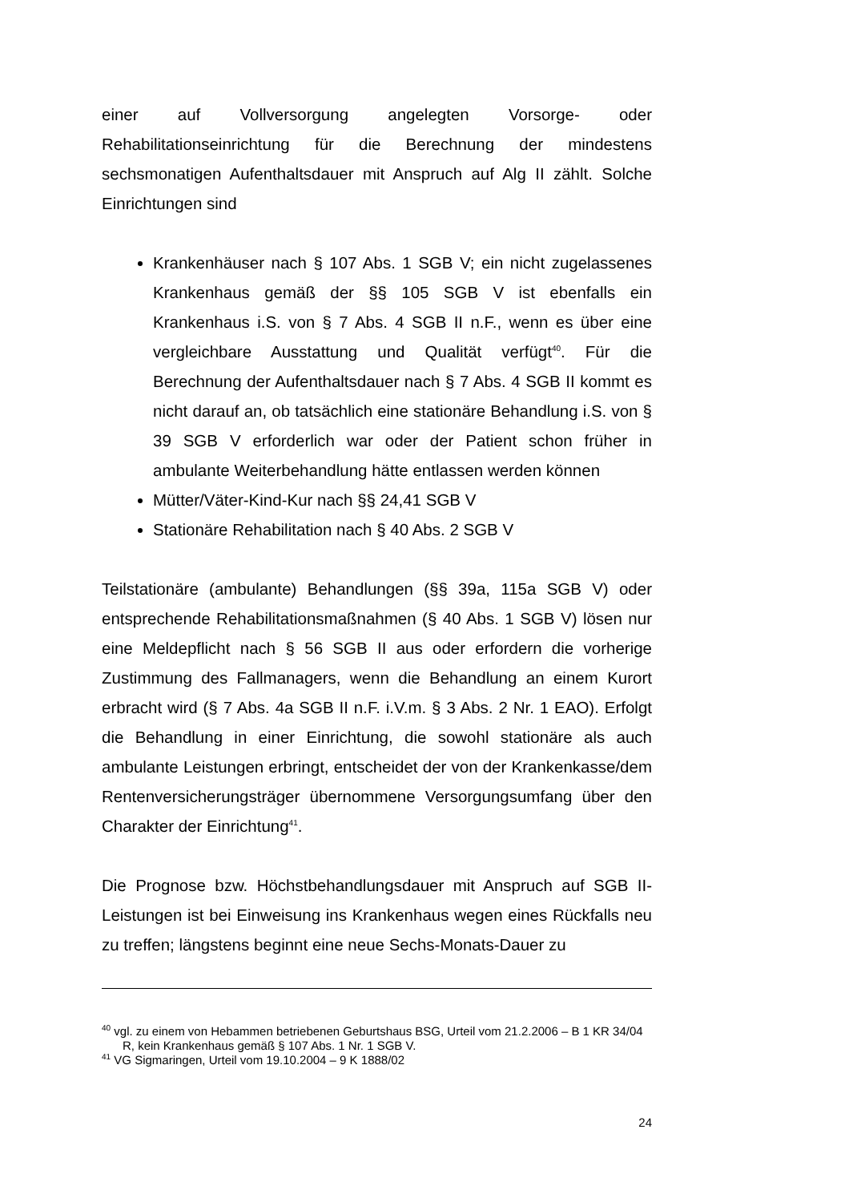einer auf Vollversorgung angelegten Vorsorge- oder Rehabilitationseinrichtung für die Berechnung der mindestens sechsmonatigen Aufenthaltsdauer mit Anspruch auf Alg II zählt. Solche Einrichtungen sind
Krankenhäuser nach § 107 Abs. 1 SGB V; ein nicht zugelassenes Krankenhaus gemäß der §§ 105 SGB V ist ebenfalls ein Krankenhaus i.S. von § 7 Abs. 4 SGB II n.F., wenn es über eine vergleichbare Ausstattung und Qualität verfügt<sup>40</sup>. Für die Berechnung der Aufenthaltsdauer nach § 7 Abs. 4 SGB II kommt es nicht darauf an, ob tatsächlich eine stationäre Behandlung i.S. von § 39 SGB V erforderlich war oder der Patient schon früher in ambulante Weiterbehandlung hätte entlassen werden können
Mütter/Väter-Kind-Kur nach §§ 24,41 SGB V
Stationäre Rehabilitation nach § 40 Abs. 2 SGB V
Teilstationäre (ambulante) Behandlungen (§§ 39a, 115a SGB V) oder entsprechende Rehabilitationsmaßnahmen (§ 40 Abs. 1 SGB V) lösen nur eine Meldepflicht nach § 56 SGB II aus oder erfordern die vorherige Zustimmung des Fallmanagers, wenn die Behandlung an einem Kurort erbracht wird (§ 7 Abs. 4a SGB II n.F. i.V.m. § 3 Abs. 2 Nr. 1 EAO). Erfolgt die Behandlung in einer Einrichtung, die sowohl stationäre als auch ambulante Leistungen erbringt, entscheidet der von der Krankenkasse/dem Rentenversicherungsträger übernommene Versorgungsumfang über den Charakter der Einrichtung<sup>41</sup>.
Die Prognose bzw. Höchstbehandlungsdauer mit Anspruch auf SGB II-Leistungen ist bei Einweisung ins Krankenhaus wegen eines Rückfalls neu zu treffen; längstens beginnt eine neue Sechs-Monats-Dauer zu
<sup>40</sup> vgl. zu einem von Hebammen betriebenen Geburtshaus BSG, Urteil vom 21.2.2006 – B 1 KR 34/04 R, kein Krankenhaus gemäß § 107 Abs. 1 Nr. 1 SGB V.
<sup>41</sup> VG Sigmaringen, Urteil vom 19.10.2004 – 9 K 1888/02
24